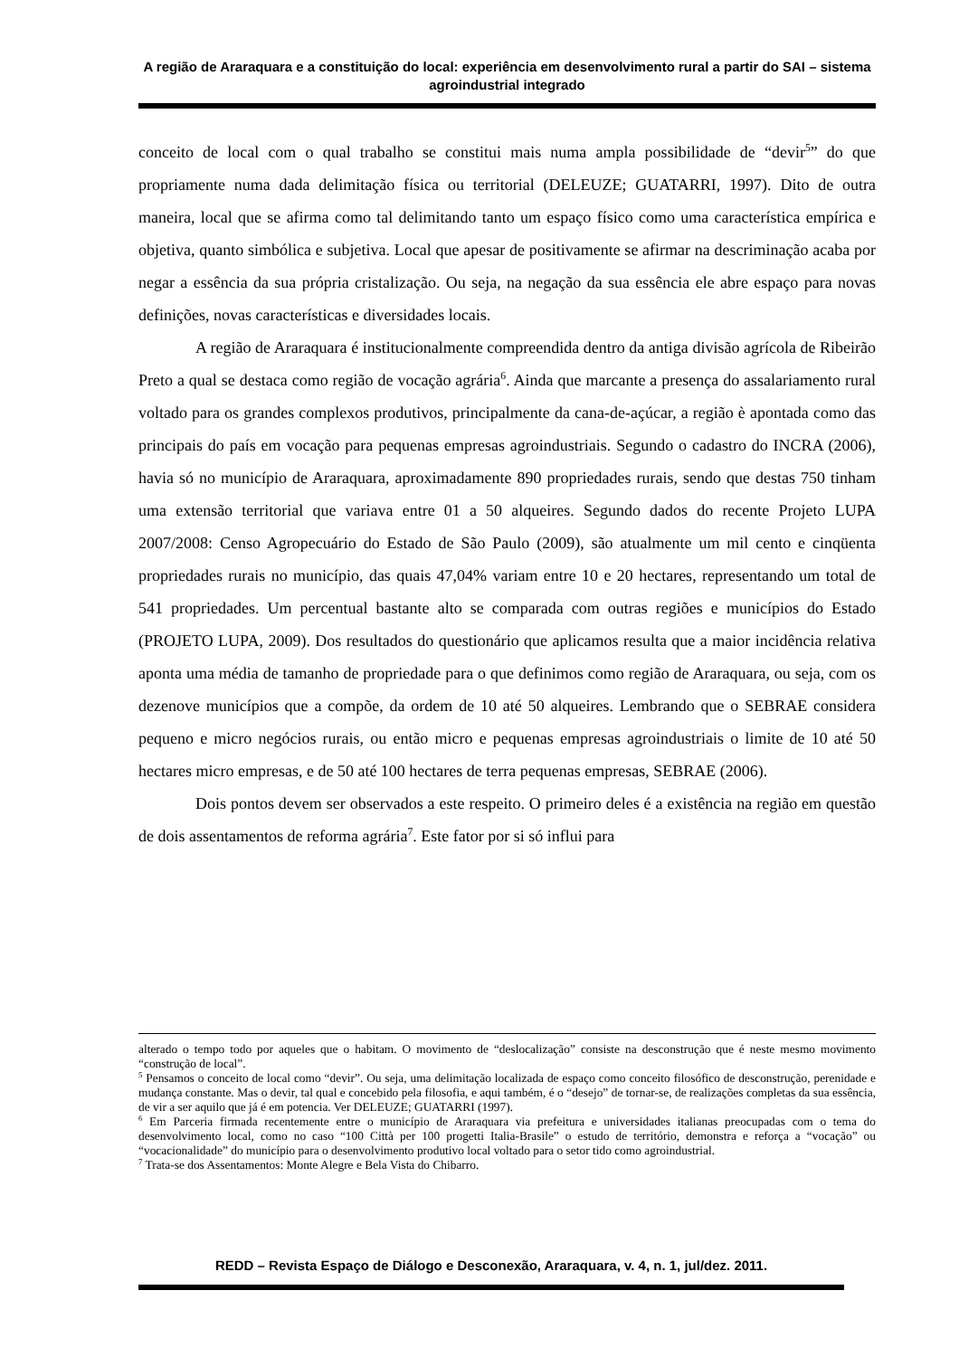A região de Araraquara e a constituição do local: experiência em desenvolvimento rural a partir do SAI – sistema agroindustrial integrado
conceito de local com o qual trabalho se constitui mais numa ampla possibilidade de “devir<sup>5</sup>” do que propriamente numa dada delimitação física ou territorial (DELEUZE; GUATARRI, 1997). Dito de outra maneira, local que se afirma como tal delimitando tanto um espaço físico como uma característica empírica e objetiva, quanto simbólica e subjetiva. Local que apesar de positivamente se afirmar na descriminação acaba por negar a essência da sua própria cristalização. Ou seja, na negação da sua essência ele abre espaço para novas definições, novas características e diversidades locais.
A região de Araraquara é institucionalmente compreendida dentro da antiga divisão agrícola de Ribeirão Preto a qual se destaca como região de vocação agrária<sup>6</sup>. Ainda que marcante a presença do assalariamento rural voltado para os grandes complexos produtivos, principalmente da cana-de-açúcar, a região è apontada como das principais do país em vocação para pequenas empresas agroindustriais. Segundo o cadastro do INCRA (2006), havia só no município de Araraquara, aproximadamente 890 propriedades rurais, sendo que destas 750 tinham uma extensão territorial que variava entre 01 a 50 alqueires. Segundo dados do recente Projeto LUPA 2007/2008: Censo Agropecuário do Estado de São Paulo (2009), são atualmente um mil cento e cinqüenta propriedades rurais no município, das quais 47,04% variam entre 10 e 20 hectares, representando um total de 541 propriedades. Um percentual bastante alto se comparada com outras regiões e municípios do Estado (PROJETO LUPA, 2009). Dos resultados do questionário que aplicamos resulta que a maior incidência relativa aponta uma média de tamanho de propriedade para o que definimos como região de Araraquara, ou seja, com os dezenove municípios que a compõe, da ordem de 10 até 50 alqueires. Lembrando que o SEBRAE considera pequeno e micro negócios rurais, ou então micro e pequenas empresas agroindustriais o limite de 10 até 50 hectares micro empresas, e de 50 até 100 hectares de terra pequenas empresas, SEBRAE (2006).
Dois pontos devem ser observados a este respeito. O primeiro deles é a existência na região em questão de dois assentamentos de reforma agrária<sup>7</sup>. Este fator por si só influi para
alterado o tempo todo por aqueles que o habitam. O movimento de “deslocalização” consiste na desconstrução que é neste mesmo movimento “construção de local”.
<sup>5</sup> Pensamos o conceito de local como “devir”. Ou seja, uma delimitação localizada de espaço como conceito filosófico de desconstrução, perenidade e mudança constante. Mas o devir, tal qual e concebido pela filosofia, e aqui também, é o “desejo” de tornar-se, de realizações completas da sua essência, de vir a ser aquilo que já é em potencia. Ver DELEUZE; GUATARRI (1997).
<sup>6</sup> Em Parceria firmada recentemente entre o município de Araraquara via prefeitura e universidades italianas preocupadas com o tema do desenvolvimento local, como no caso “100 Città per 100 progetti Italia-Brasile” o estudo de território, demonstra e reforça a “vocação” ou “vocacionalidade” do município para o desenvolvimento produtivo local voltado para o setor tido como agroindustrial.
<sup>7</sup> Trata-se dos Assentamentos: Monte Alegre e Bela Vista do Chibarro.
REDD – Revista Espaço de Diálogo e Desconexão, Araraquara, v. 4, n. 1, jul/dez. 2011.